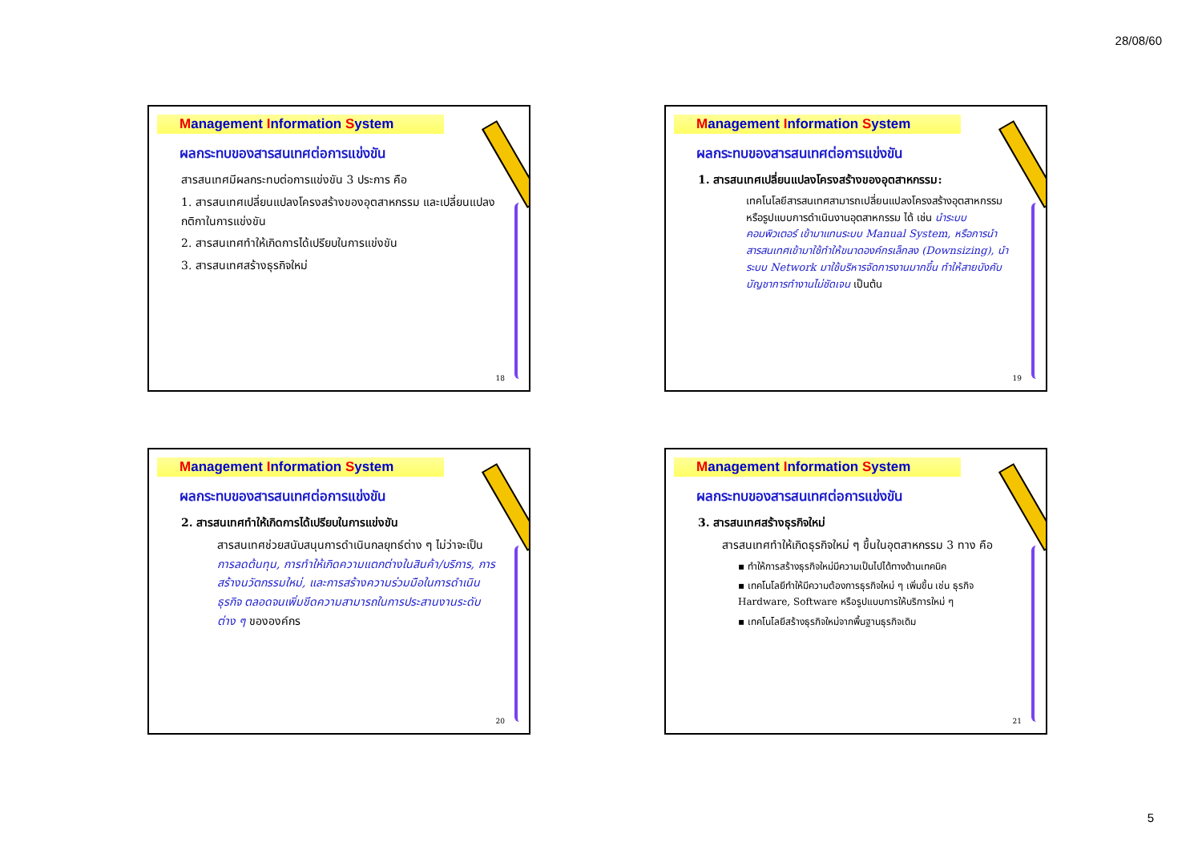28/08/60
Management Information System
ผลกระทบของสารสนเทศต่อการแข่งขัน
สารสนเทศมีผลกระทบต่อการแข่งขัน 3 ประการ คือ
1. สารสนเทศเปลี่ยนแปลงโครงสร้างของอุตสาหกรรม และเปลี่ยนแปลงกติกาในการแข่งขัน
2. สารสนเทศทำให้เกิดการได้เปรียบในการแข่งขัน
3. สารสนเทศสร้างธุรกิจใหม่
18
Management Information System
ผลกระทบของสารสนเทศต่อการแข่งขัน
1. สารสนเทศเปลี่ยนแปลงโครงสร้างของอุตสาหกรรม:
เทคโนโลยีสารสนเทศสามารถเปลี่ยนแปลงโครงสร้างอุตสาหกรรมหรือรูปแบบการดำเนินงานอุตสาหกรรม ได้ เช่น นำระบบคอมพิวเตอร์ เข้ามาแทนระบบ Manual System, หรือการนำสารสนเทศเข้ามาใช้ทำให้ขนาดองค์กรเล็กลง (Downsizing), นำระบบ Network มาใช้บริหารจัดการงานมากขึ้น ทำให้สายบังคับบัญชาการทำงานไม่ชัดเจน เป็นต้น
19
Management Information System
ผลกระทบของสารสนเทศต่อการแข่งขัน
2. สารสนเทศทำให้เกิดการได้เปรียบในการแข่งขัน
สารสนเทศช่วยสนับสนุนการดำเนินกลยุทธ์ต่าง ๆ ไม่ว่าจะเป็น การลดต้นทุน, การทำให้เกิดความแตกต่างในสินค้า/บริการ, การสร้างนวัตกรรมใหม่, และการสร้างความร่วมมือในการดำเนินธุรกิจ ตลอดจนเพิ่มขีดความสามารถในการประสานงานระดับต่าง ๆ ขององค์กร
20
Management Information System
ผลกระทบของสารสนเทศต่อการแข่งขัน
3. สารสนเทศสร้างธุรกิจใหม่
สารสนเทศทำให้เกิดธุรกิจใหม่ ๆ ขึ้นในอุตสาหกรรม 3 ทาง คือ
▪ ทำให้การสร้างธุรกิจใหม่มีความเป็นไปได้ทางด้านเทคนิค
▪ เทคโนโลยีทำให้มีความต้องการธุรกิจใหม่ ๆ เพิ่มขึ้น เช่น ธุรกิจ Hardware, Software หรือรูปแบบการให้บริการใหม่ ๆ
▪ เทคโนโลยีสร้างธุรกิจใหม่จากพื้นฐานธุรกิจเดิม
21
5